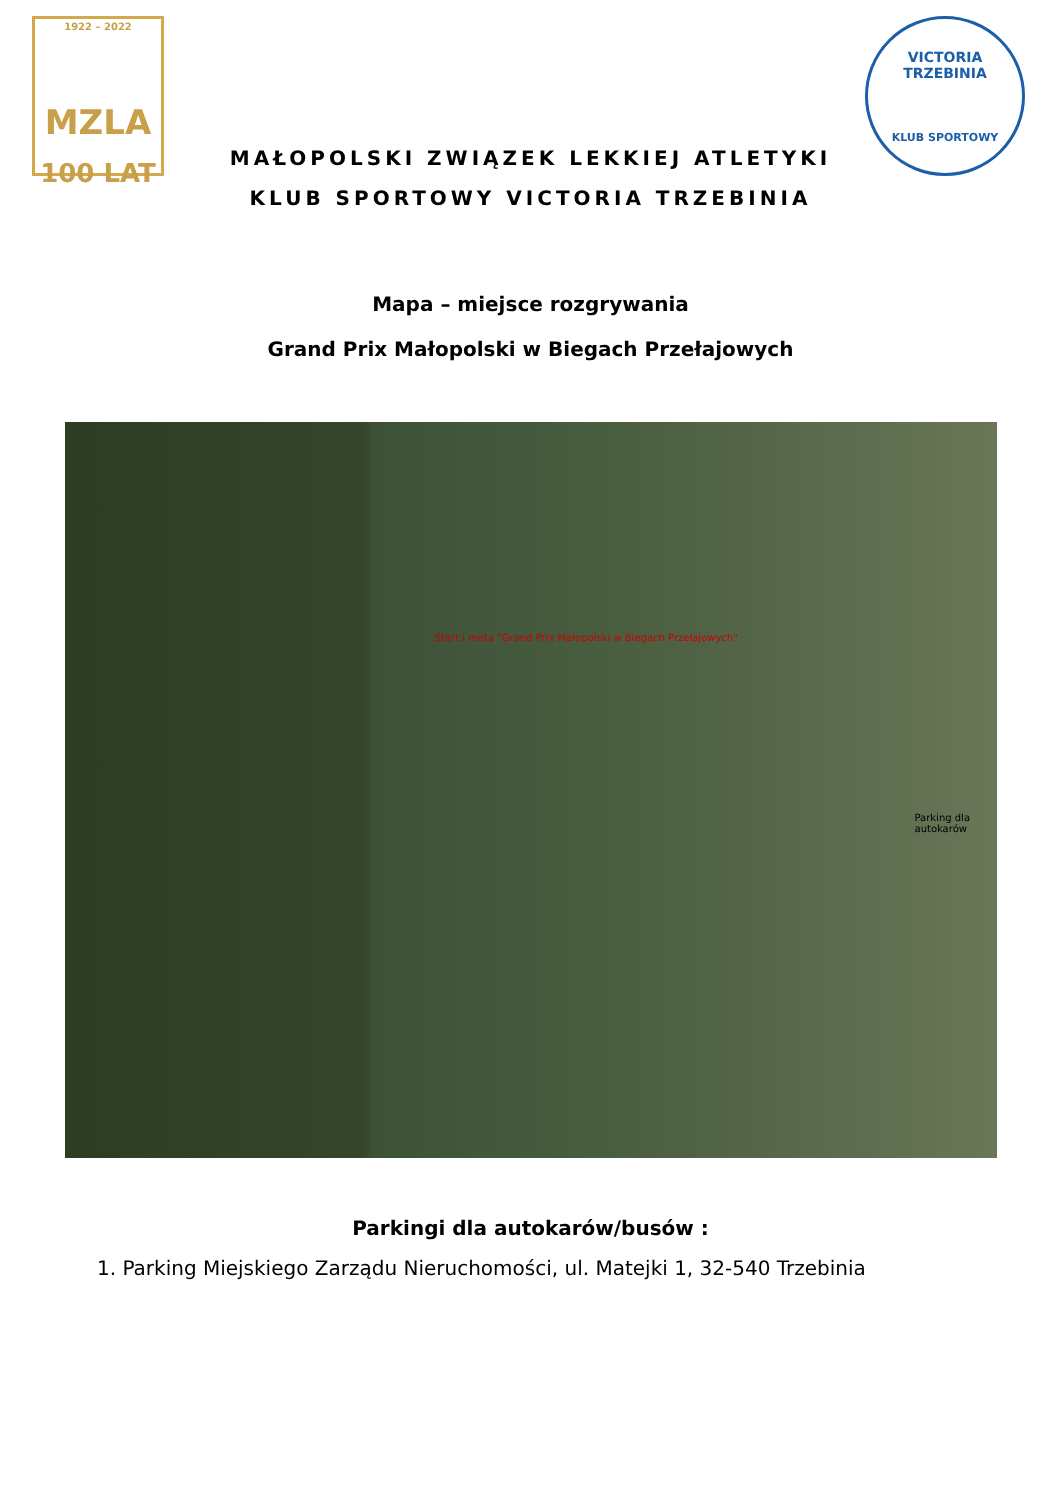1922 – 2022
MZLA
100 LAT
MAŁOPOLSKI ZWIĄZEK LEKKIEJ ATLETYKI
KLUB SPORTOWY VICTORIA TRZEBINIA
VICTORIA TRZEBINIA
KLUB SPORTOWY
Mapa – miejsce rozgrywania
Grand Prix Małopolski w Biegach Przełajowych
Start i meta "Grand Prix Małopolski w Biegach Przełajowych"
Parking dla autokarów
Parkingi dla autokarów/busów :
1. Parking Miejskiego Zarządu Nieruchomości, ul. Matejki 1, 32-540 Trzebinia